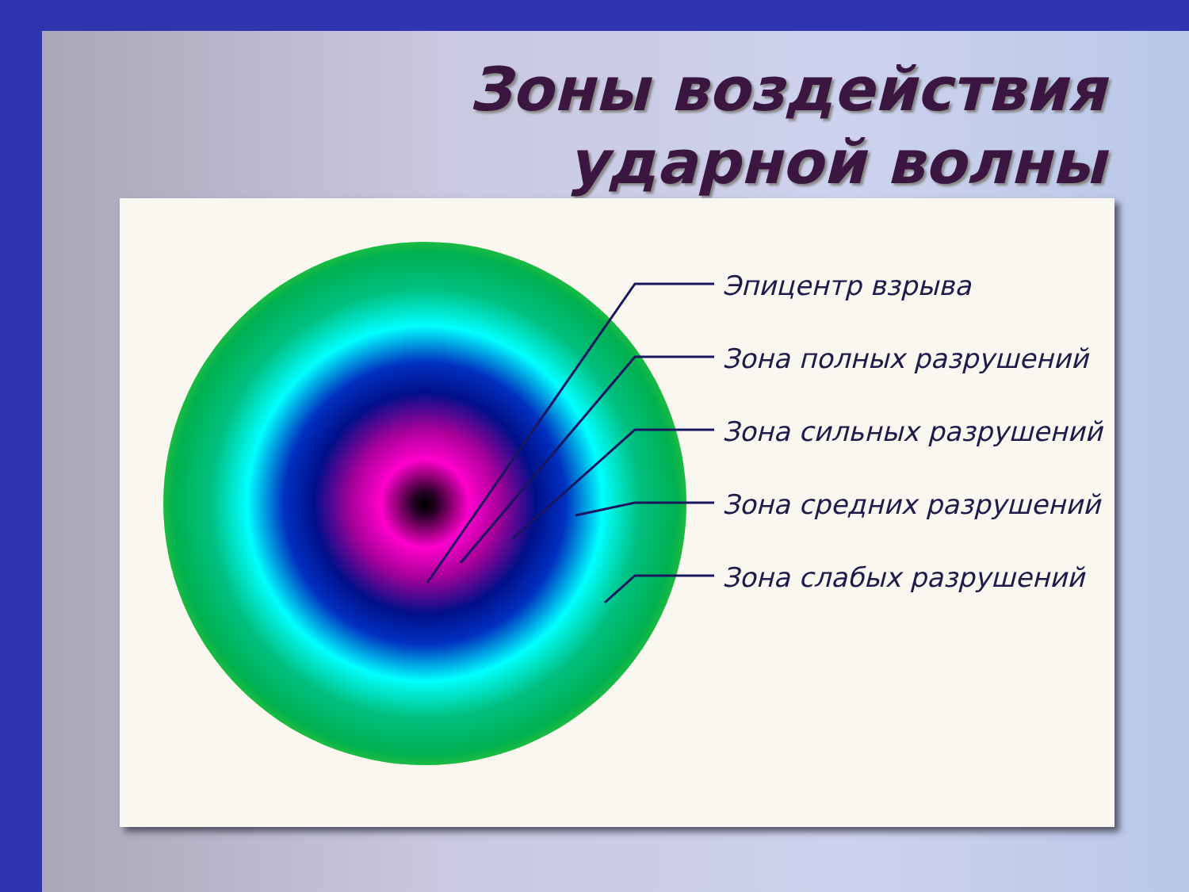Зоны воздействия
ударной волны
Эпицентр взрыва
Зона полных разрушений
Зона сильных разрушений
Зона средних разрушений
Зона слабых разрушений